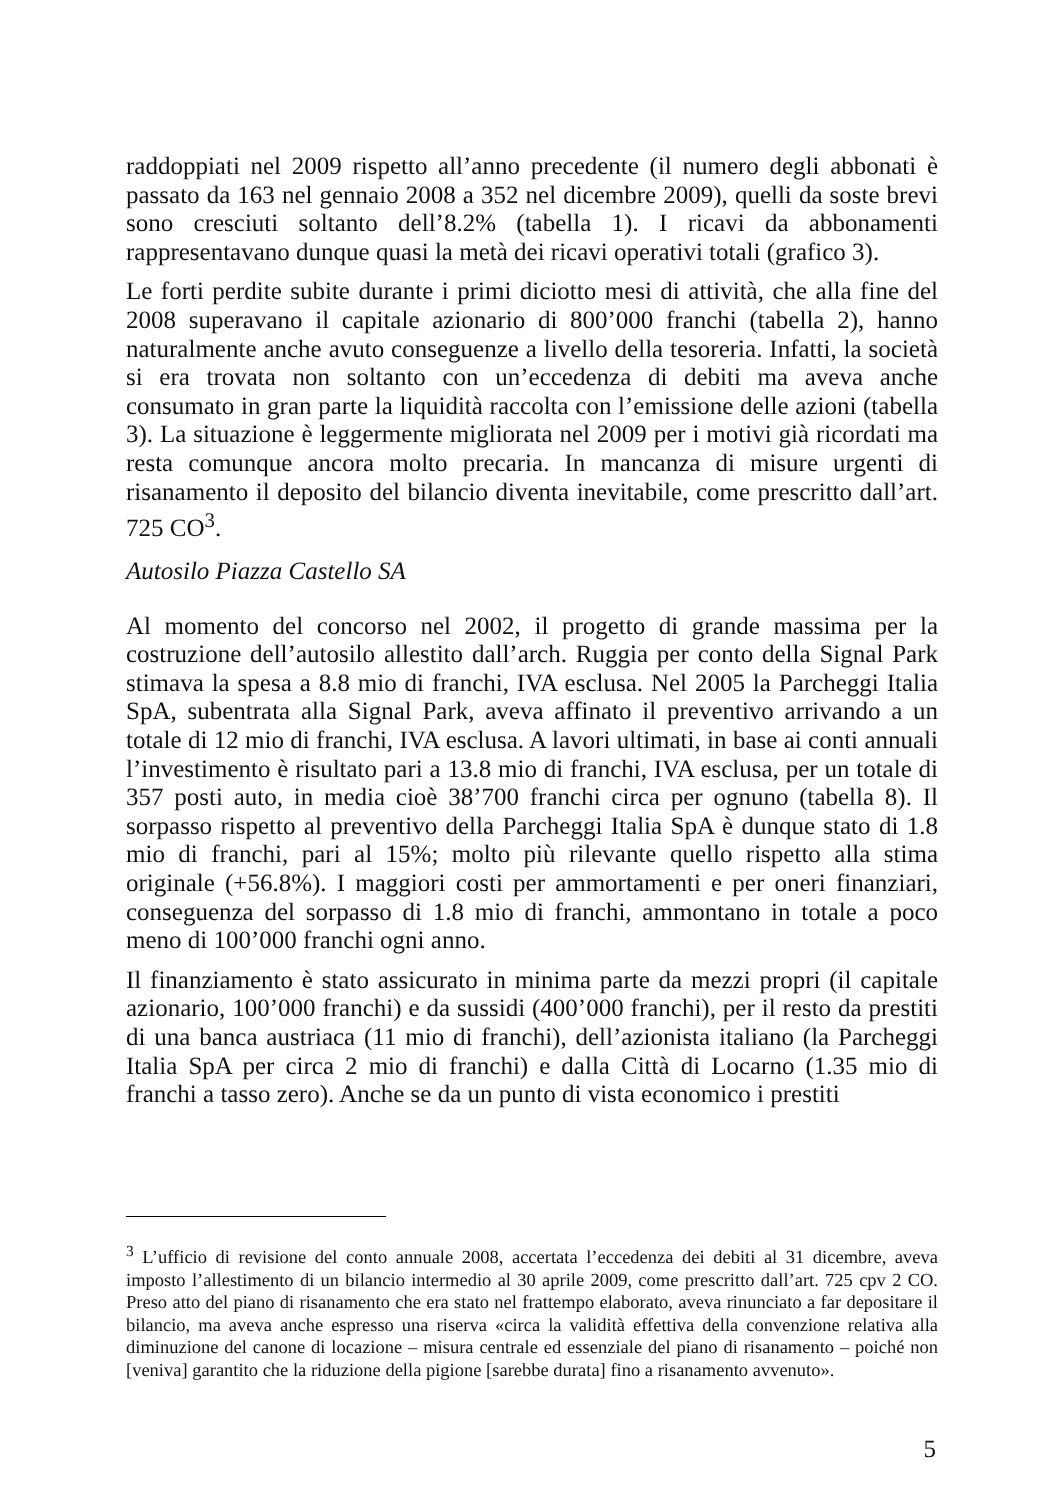raddoppiati nel 2009 rispetto all’anno precedente (il numero degli abbonati è passato da 163 nel gennaio 2008 a 352 nel dicembre 2009), quelli da soste brevi sono cresciuti soltanto dell’8.2% (tabella 1). I ricavi da abbonamenti rappresentavano dunque quasi la metà dei ricavi operativi totali (grafico 3).
Le forti perdite subite durante i primi diciotto mesi di attività, che alla fine del 2008 superavano il capitale azionario di 800’000 franchi (tabella 2), hanno naturalmente anche avuto conseguenze a livello della tesoreria. Infatti, la società si era trovata non soltanto con un’eccedenza di debiti ma aveva anche consumato in gran parte la liquidità raccolta con l’emissione delle azioni (tabella 3). La situazione è leggermente migliorata nel 2009 per i motivi già ricordati ma resta comunque ancora molto precaria. In mancanza di misure urgenti di risanamento il deposito del bilancio diventa inevitabile, come prescritto dall’art. 725 CO<sup>3</sup>.
Autosilo Piazza Castello SA
Al momento del concorso nel 2002, il progetto di grande massima per la costruzione dell’autosilo allestito dall’arch. Ruggia per conto della Signal Park stimava la spesa a 8.8 mio di franchi, IVA esclusa. Nel 2005 la Parcheggi Italia SpA, subentrata alla Signal Park, aveva affinato il preventivo arrivando a un totale di 12 mio di franchi, IVA esclusa. A lavori ultimati, in base ai conti annuali l’investimento è risultato pari a 13.8 mio di franchi, IVA esclusa, per un totale di 357 posti auto, in media cioè 38’700 franchi circa per ognuno (tabella 8). Il sorpasso rispetto al preventivo della Parcheggi Italia SpA è dunque stato di 1.8 mio di franchi, pari al 15%; molto più rilevante quello rispetto alla stima originale (+56.8%). I maggiori costi per ammortamenti e per oneri finanziari, conseguenza del sorpasso di 1.8 mio di franchi, ammontano in totale a poco meno di 100’000 franchi ogni anno.
Il finanziamento è stato assicurato in minima parte da mezzi propri (il capitale azionario, 100’000 franchi) e da sussidi (400’000 franchi), per il resto da prestiti di una banca austriaca (11 mio di franchi), dell’azionista italiano (la Parcheggi Italia SpA per circa 2 mio di franchi) e dalla Città di Locarno (1.35 mio di franchi a tasso zero). Anche se da un punto di vista economico i prestiti
<sup>3</sup> L’ufficio di revisione del conto annuale 2008, accertata l’eccedenza dei debiti al 31 dicembre, aveva imposto l’allestimento di un bilancio intermedio al 30 aprile 2009, come prescritto dall’art. 725 cpv 2 CO. Preso atto del piano di risanamento che era stato nel frattempo elaborato, aveva rinunciato a far depositare il bilancio, ma aveva anche espresso una riserva «circa la validità effettiva della convenzione relativa alla diminuzione del canone di locazione – misura centrale ed essenziale del piano di risanamento – poiché non [veniva] garantito che la riduzione della pigione [sarebbe durata] fino a risanamento avvenuto».
5